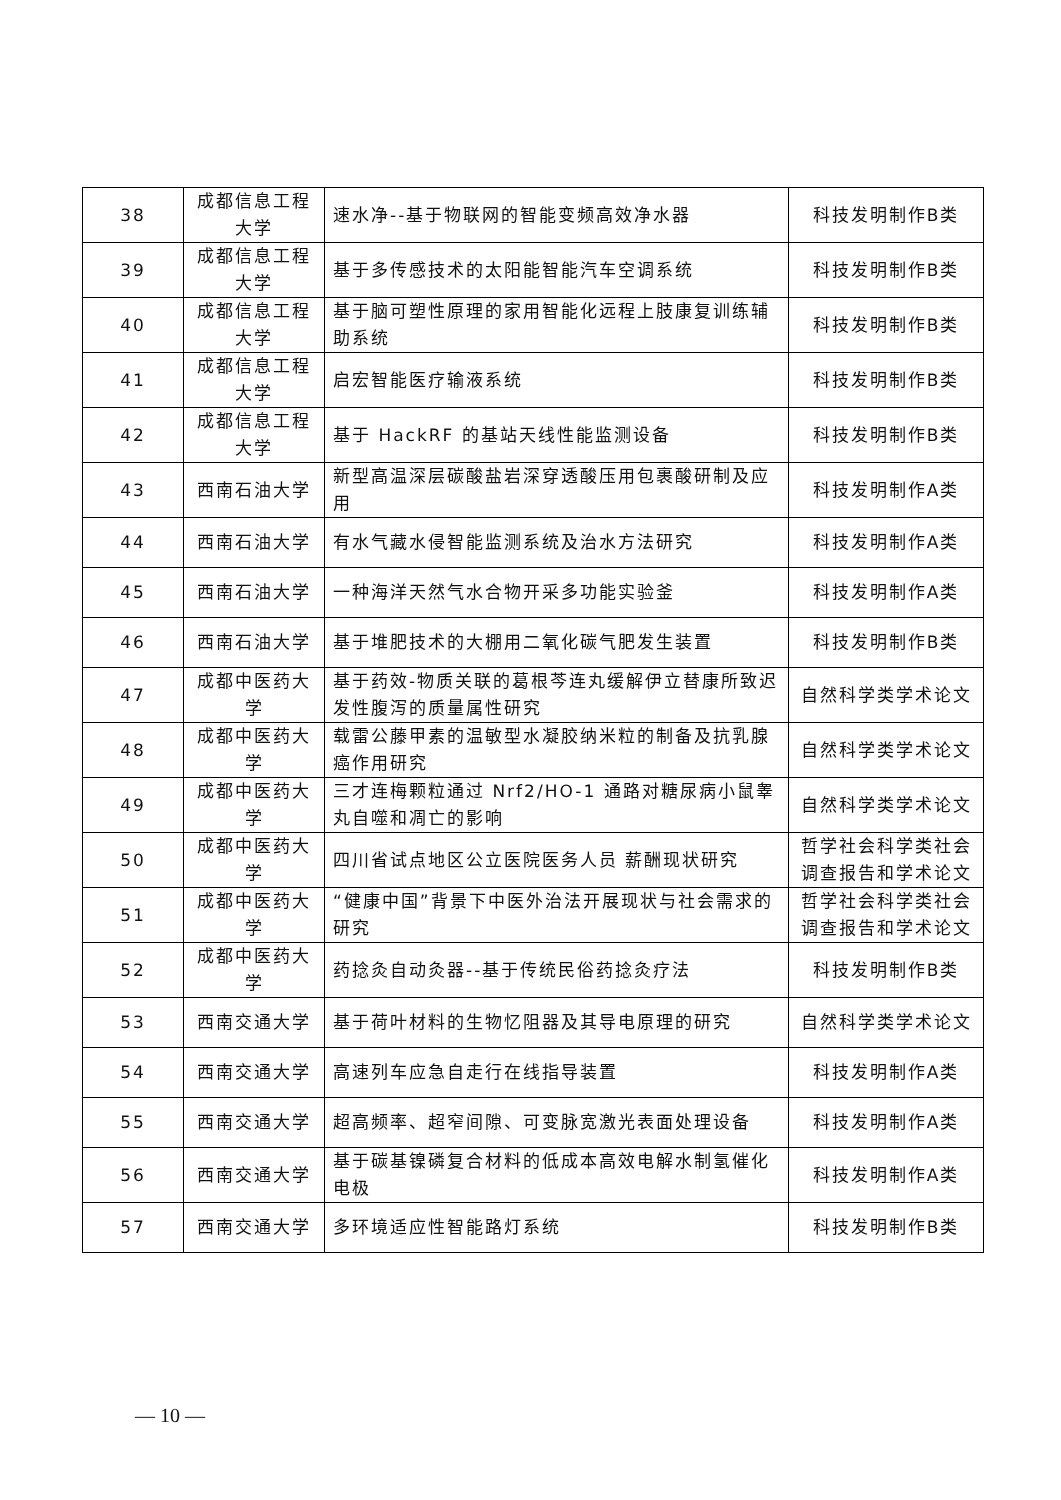| 38 | 成都信息工程大学 | 速水净--基于物联网的智能变频高效净水器 | 科技发明制作B类 |
| 39 | 成都信息工程大学 | 基于多传感技术的太阳能智能汽车空调系统 | 科技发明制作B类 |
| 40 | 成都信息工程大学 | 基于脑可塑性原理的家用智能化远程上肢康复训练辅助系统 | 科技发明制作B类 |
| 41 | 成都信息工程大学 | 启宏智能医疗输液系统 | 科技发明制作B类 |
| 42 | 成都信息工程大学 | 基于 HackRF 的基站天线性能监测设备 | 科技发明制作B类 |
| 43 | 西南石油大学 | 新型高温深层碳酸盐岩深穿透酸压用包裹酸研制及应用 | 科技发明制作A类 |
| 44 | 西南石油大学 | 有水气藏水侵智能监测系统及治水方法研究 | 科技发明制作A类 |
| 45 | 西南石油大学 | 一种海洋天然气水合物开采多功能实验釜 | 科技发明制作A类 |
| 46 | 西南石油大学 | 基于堆肥技术的大棚用二氧化碳气肥发生装置 | 科技发明制作B类 |
| 47 | 成都中医药大学 | 基于药效-物质关联的葛根芩连丸缓解伊立替康所致迟发性腹泻的质量属性研究 | 自然科学类学术论文 |
| 48 | 成都中医药大学 | 载雷公藤甲素的温敏型水凝胶纳米粒的制备及抗乳腺癌作用研究 | 自然科学类学术论文 |
| 49 | 成都中医药大学 | 三才连梅颗粒通过 Nrf2/HO-1 通路对糖尿病小鼠睾丸自噬和凋亡的影响 | 自然科学类学术论文 |
| 50 | 成都中医药大学 | 四川省试点地区公立医院医务人员 薪酬现状研究 | 哲学社会科学类社会调查报告和学术论文 |
| 51 | 成都中医药大学 | “健康中国”背景下中医外治法开展现状与社会需求的研究 | 哲学社会科学类社会调查报告和学术论文 |
| 52 | 成都中医药大学 | 药捻灸自动灸器--基于传统民俗药捻灸疗法 | 科技发明制作B类 |
| 53 | 西南交通大学 | 基于荷叶材料的生物忆阻器及其导电原理的研究 | 自然科学类学术论文 |
| 54 | 西南交通大学 | 高速列车应急自走行在线指导装置 | 科技发明制作A类 |
| 55 | 西南交通大学 | 超高频率、超窄间隙、可变脉宽激光表面处理设备 | 科技发明制作A类 |
| 56 | 西南交通大学 | 基于碳基镍磷复合材料的低成本高效电解水制氢催化电极 | 科技发明制作A类 |
| 57 | 西南交通大学 | 多环境适应性智能路灯系统 | 科技发明制作B类 |
— 10 —